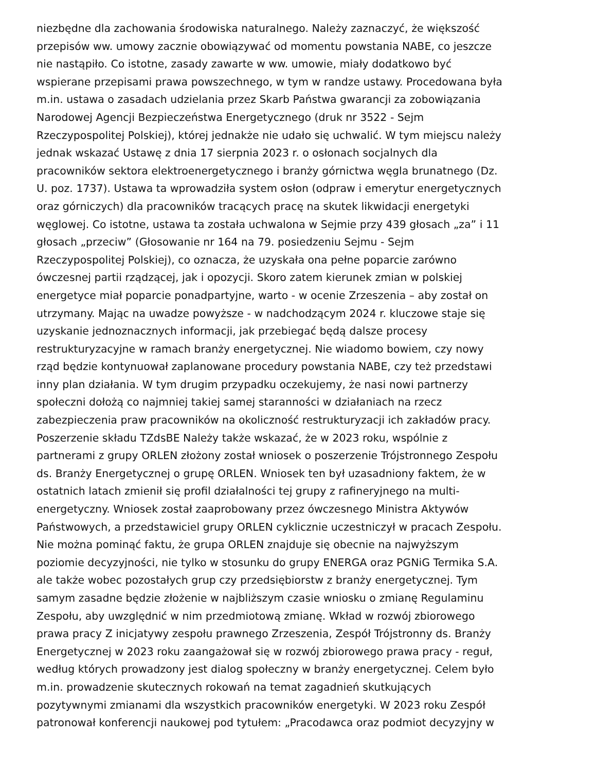niezbędne dla zachowania środowiska naturalnego. Należy zaznaczyć, że większość
przepisów ww. umowy zacznie obowiązywać od momentu powstania NABE, co jeszcze
nie nastąpiło. Co istotne, zasady zawarte w ww. umowie, miały dodatkowo być
wspierane przepisami prawa powszechnego, w tym w randze ustawy. Procedowana była
m.in. ustawa o zasadach udzielania przez Skarb Państwa gwarancji za zobowiązania
Narodowej Agencji Bezpieczeństwa Energetycznego (druk nr 3522 - Sejm
Rzeczypospolitej Polskiej), której jednakże nie udało się uchwalić. W tym miejscu należy
jednak wskazać Ustawę z dnia 17 sierpnia 2023 r. o osłonach socjalnych dla
pracowników sektora elektroenergetycznego i branży górnictwa węgla brunatnego (Dz.
U. poz. 1737). Ustawa ta wprowadziła system osłon (odpraw i emerytur energetycznych
oraz górniczych) dla pracowników tracących pracę na skutek likwidacji energetyki
węglowej. Co istotne, ustawa ta została uchwalona w Sejmie przy 439 głosach „za” i 11
głosach „przeciw” (Głosowanie nr 164 na 79. posiedzeniu Sejmu - Sejm
Rzeczypospolitej Polskiej), co oznacza, że uzyskała ona pełne poparcie zarówno
ówczesnej partii rządzącej, jak i opozycji. Skoro zatem kierunek zmian w polskiej
energetyce miał poparcie ponadpartyjne, warto - w ocenie Zrzeszenia – aby został on
utrzymany. Mając na uwadze powyższe - w nadchodzącym 2024 r. kluczowe staje się
uzyskanie jednoznacznych informacji, jak przebiegać będą dalsze procesy
restrukturyzacyjne w ramach branży energetycznej. Nie wiadomo bowiem, czy nowy
rząd będzie kontynuował zaplanowane procedury powstania NABE, czy też przedstawi
inny plan działania. W tym drugim przypadku oczekujemy, że nasi nowi partnerzy
społeczni dołożą co najmniej takiej samej staranności w działaniach na rzecz
zabezpieczenia praw pracowników na okoliczność restrukturyzacji ich zakładów pracy.
Poszerzenie składu TZdsBE Należy także wskazać, że w 2023 roku, wspólnie z
partnerami z grupy ORLEN złożony został wniosek o poszerzenie Trójstronnego Zespołu
ds. Branży Energetycznej o grupę ORLEN. Wniosek ten był uzasadniony faktem, że w
ostatnich latach zmienił się profil działalności tej grupy z rafineryjnego na multi-
energetyczny. Wniosek został zaaprobowany przez ówczesnego Ministra Aktywów
Państwowych, a przedstawiciel grupy ORLEN cyklicznie uczestniczył w pracach Zespołu.
Nie można pominąć faktu, że grupa ORLEN znajduje się obecnie na najwyższym
poziomie decyzyjności, nie tylko w stosunku do grupy ENERGA oraz PGNiG Termika S.A.
ale także wobec pozostałych grup czy przedsiębiorstw z branży energetycznej. Tym
samym zasadne będzie złożenie w najbliższym czasie wniosku o zmianę Regulaminu
Zespołu, aby uwzględnić w nim przedmiotową zmianę. Wkład w rozwój zbiorowego
prawa pracy Z inicjatywy zespołu prawnego Zrzeszenia, Zespół Trójstronny ds. Branży
Energetycznej w 2023 roku zaangażował się w rozwój zbiorowego prawa pracy - reguł,
według których prowadzony jest dialog społeczny w branży energetycznej. Celem było
m.in. prowadzenie skutecznych rokowań na temat zagadnień skutkujących
pozytywnymi zmianami dla wszystkich pracowników energetyki. W 2023 roku Zespół
patronował konferencji naukowej pod tytułem: „Pracodawca oraz podmiot decyzyjny w